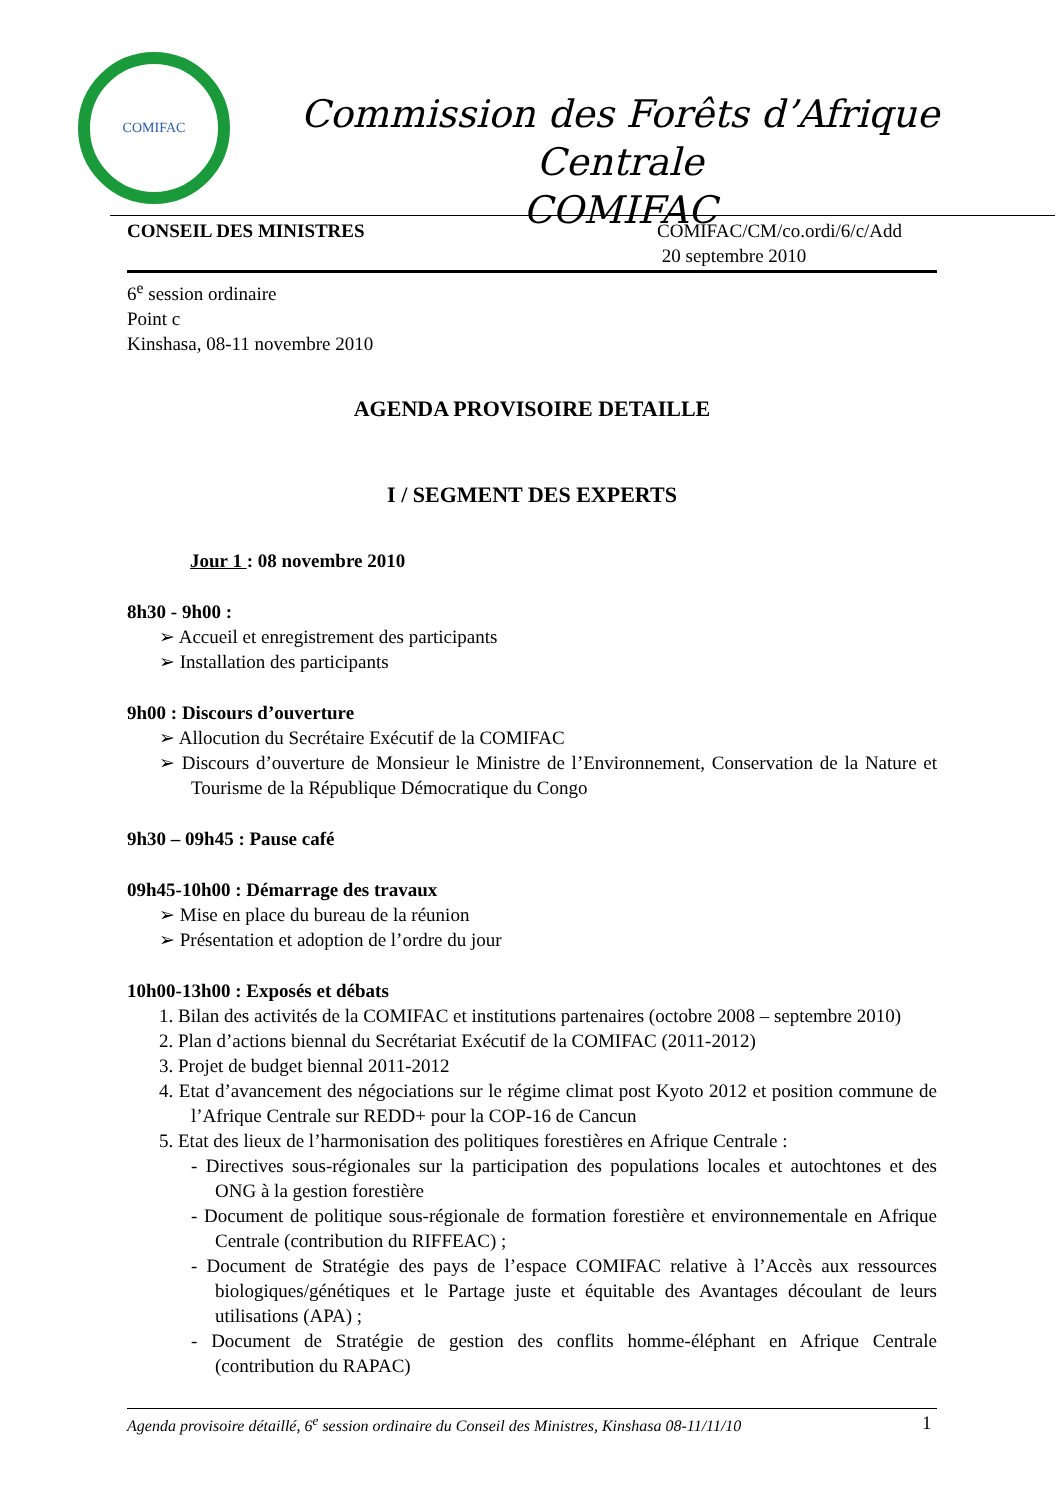COMIFAC
Commission des Forêts d’Afrique Centrale
COMIFAC
CONSEIL DES MINISTRES COMIFAC/CM/co.ordi/6/c/Add
20 septembre 2010
6<sup>e</sup> session ordinaire
Point c
Kinshasa, 08-11 novembre 2010
AGENDA PROVISOIRE DETAILLE
I / SEGMENT DES EXPERTS
Jour 1 : 08 novembre 2010
8h30 - 9h00 :
➢ Accueil et enregistrement des participants
➢ Installation des participants
9h00 : Discours d’ouverture
➢ Allocution du Secrétaire Exécutif de la COMIFAC
➢ Discours d’ouverture de Monsieur le Ministre de l’Environnement, Conservation de la Nature et Tourisme de la République Démocratique du Congo
9h30 – 09h45 : Pause café
09h45-10h00 : Démarrage des travaux
➢ Mise en place du bureau de la réunion
➢ Présentation et adoption de l’ordre du jour
10h00-13h00 : Exposés et débats
1. Bilan des activités de la COMIFAC et institutions partenaires (octobre 2008 – septembre 2010)
2. Plan d’actions biennal du Secrétariat Exécutif de la COMIFAC (2011-2012)
3. Projet de budget biennal 2011-2012
4. Etat d’avancement des négociations sur le régime climat post Kyoto 2012 et position commune de l’Afrique Centrale sur REDD+ pour la COP-16 de Cancun
5. Etat des lieux de l’harmonisation des politiques forestières en Afrique Centrale :
- Directives sous-régionales sur la participation des populations locales et autochtones et des ONG à la gestion forestière
- Document de politique sous-régionale de formation forestière et environnementale en Afrique Centrale (contribution du RIFFEAC) ;
- Document de Stratégie des pays de l’espace COMIFAC relative à l’Accès aux ressources biologiques/génétiques et le Partage juste et équitable des Avantages découlant de leurs utilisations (APA) ;
- Document de Stratégie de gestion des conflits homme-éléphant en Afrique Centrale (contribution du RAPAC)
Agenda provisoire détaillé, 6<sup>e</sup> session ordinaire du Conseil des Ministres, Kinshasa 08-11/11/10
1